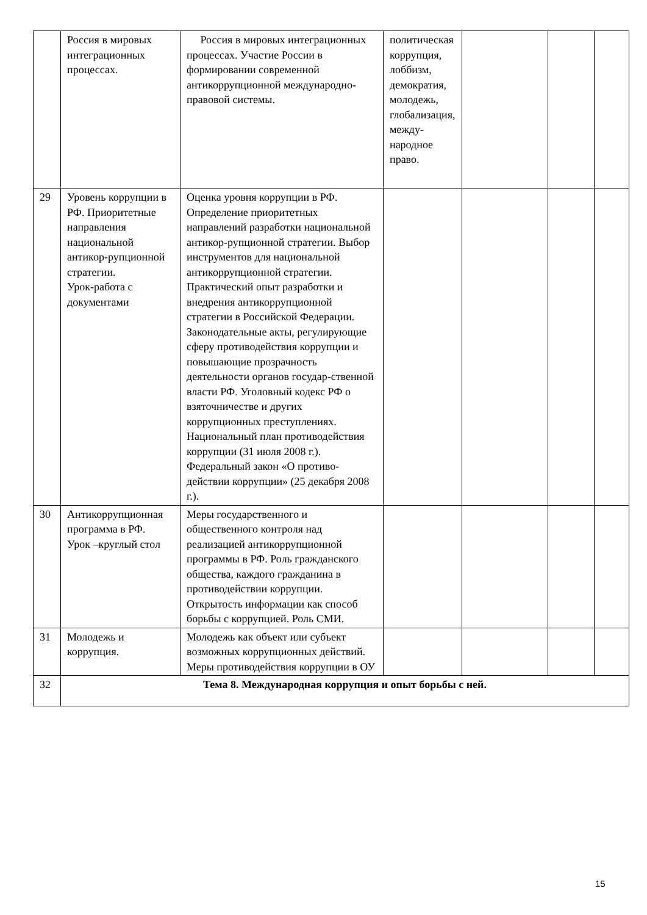| | Россия в мировых интеграционных процессах. | Россия в мировых интеграционных процессах. Участие России в формировании современной антикоррупционной международно-правовой системы. | политическая коррупция, лоббизм, демократия, молодежь, глобализация, между-народное право. | | | |
| 29 | Уровень коррупции в РФ. Приоритетные направления национальной антикор-рупционной стратегии. Урок-работа с документами | Оценка уровня коррупции в РФ. Определение приоритетных направлений разработки национальной антикор-рупционной стратегии. Выбор инструментов для национальной антикоррупционной стратегии. Практический опыт разработки и внедрения антикоррупционной стратегии в Российской Федерации. Законодательные акты, регулирующие сферу противодействия коррупции и повышающие прозрачность деятельности органов государ-ственной власти РФ. Уголовный кодекс РФ о взяточничестве и других коррупционных преступлениях. Национальный план противодействия коррупции (31 июля 2008 г.). Федеральный закон «О противо-действии коррупции» (25 декабря 2008 г.). | | | | |
| 30 | Антикоррупционная программа в РФ. Урок –круглый стол | Меры государственного и общественного контроля над реализацией антикоррупционной программы в РФ. Роль гражданского общества, каждого гражданина в противодействии коррупции. Открытость информации как способ борьбы с коррупцией. Роль СМИ. | | | | |
| 31 | Молодежь и коррупция. | Молодежь как объект или субъект возможных коррупционных действий. Меры противодействия коррупции в ОУ | | | | |
| 32 | Тема 8. Международная коррупция и опыт борьбы с ней. | | | | | |
15